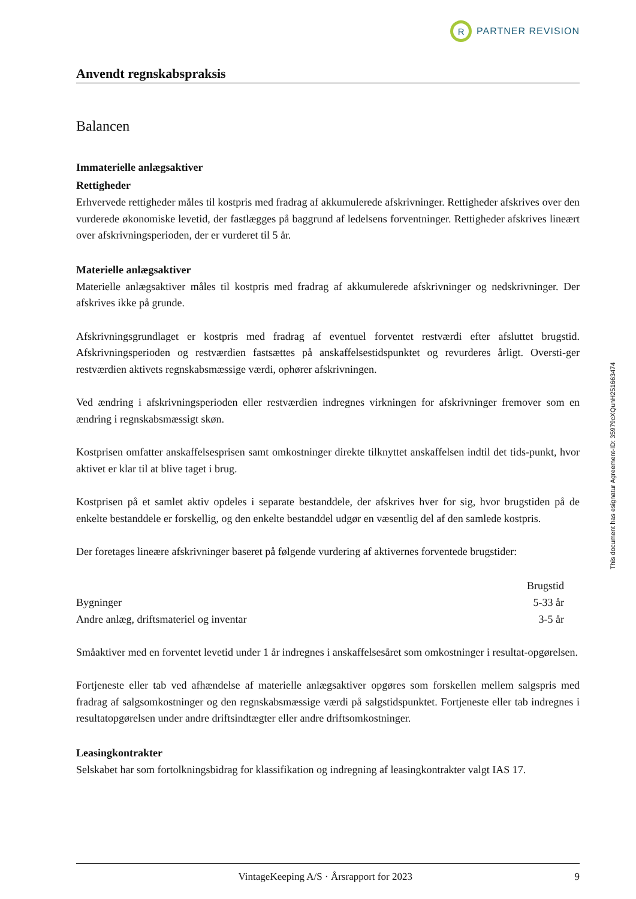R
PARTNER REVISION
Anvendt regnskabspraksis
Balancen
Immaterielle anlægsaktiver
Rettigheder
Erhvervede rettigheder måles til kostpris med fradrag af akkumulerede afskrivninger. Rettigheder afskrives over den vurderede økonomiske levetid, der fastlægges på baggrund af ledelsens forventninger. Rettigheder afskrives lineært over afskrivningsperioden, der er vurderet til 5 år.
Materielle anlægsaktiver
Materielle anlægsaktiver måles til kostpris med fradrag af akkumulerede afskrivninger og nedskrivninger. Der afskrives ikke på grunde.
Afskrivningsgrundlaget er kostpris med fradrag af eventuel forventet restværdi efter afsluttet brugstid. Afskrivningsperioden og restværdien fastsættes på anskaffelsestidspunktet og revurderes årligt. Oversti-ger restværdien aktivets regnskabsmæssige værdi, ophører afskrivningen.
Ved ændring i afskrivningsperioden eller restværdien indregnes virkningen for afskrivninger fremover som en ændring i regnskabsmæssigt skøn.
Kostprisen omfatter anskaffelsesprisen samt omkostninger direkte tilknyttet anskaffelsen indtil det tids-punkt, hvor aktivet er klar til at blive taget i brug.
Kostprisen på et samlet aktiv opdeles i separate bestanddele, der afskrives hver for sig, hvor brugstiden på de enkelte bestanddele er forskellig, og den enkelte bestanddel udgør en væsentlig del af den samlede kostpris.
Der foretages lineære afskrivninger baseret på følgende vurdering af aktivernes forventede brugstider:
| | Brugstid |
| --- | --- |
| Bygninger | 5-33 år |
| Andre anlæg, driftsmateriel og inventar | 3-5 år |
Småaktiver med en forventet levetid under 1 år indregnes i anskaffelsesåret som omkostninger i resultat-opgørelsen.
Fortjeneste eller tab ved afhændelse af materielle anlægsaktiver opgøres som forskellen mellem salgspris med fradrag af salgsomkostninger og den regnskabsmæssige værdi på salgstidspunktet. Fortjeneste eller tab indregnes i resultatopgørelsen under andre driftsindtægter eller andre driftsomkostninger.
Leasingkontrakter
Selskabet har som fortolkningsbidrag for klassifikation og indregning af leasingkontrakter valgt IAS 17.
VintageKeeping A/S · Årsrapport for 2023 9
This document has esignatur Agreement-ID: 35979cXQunH251663474